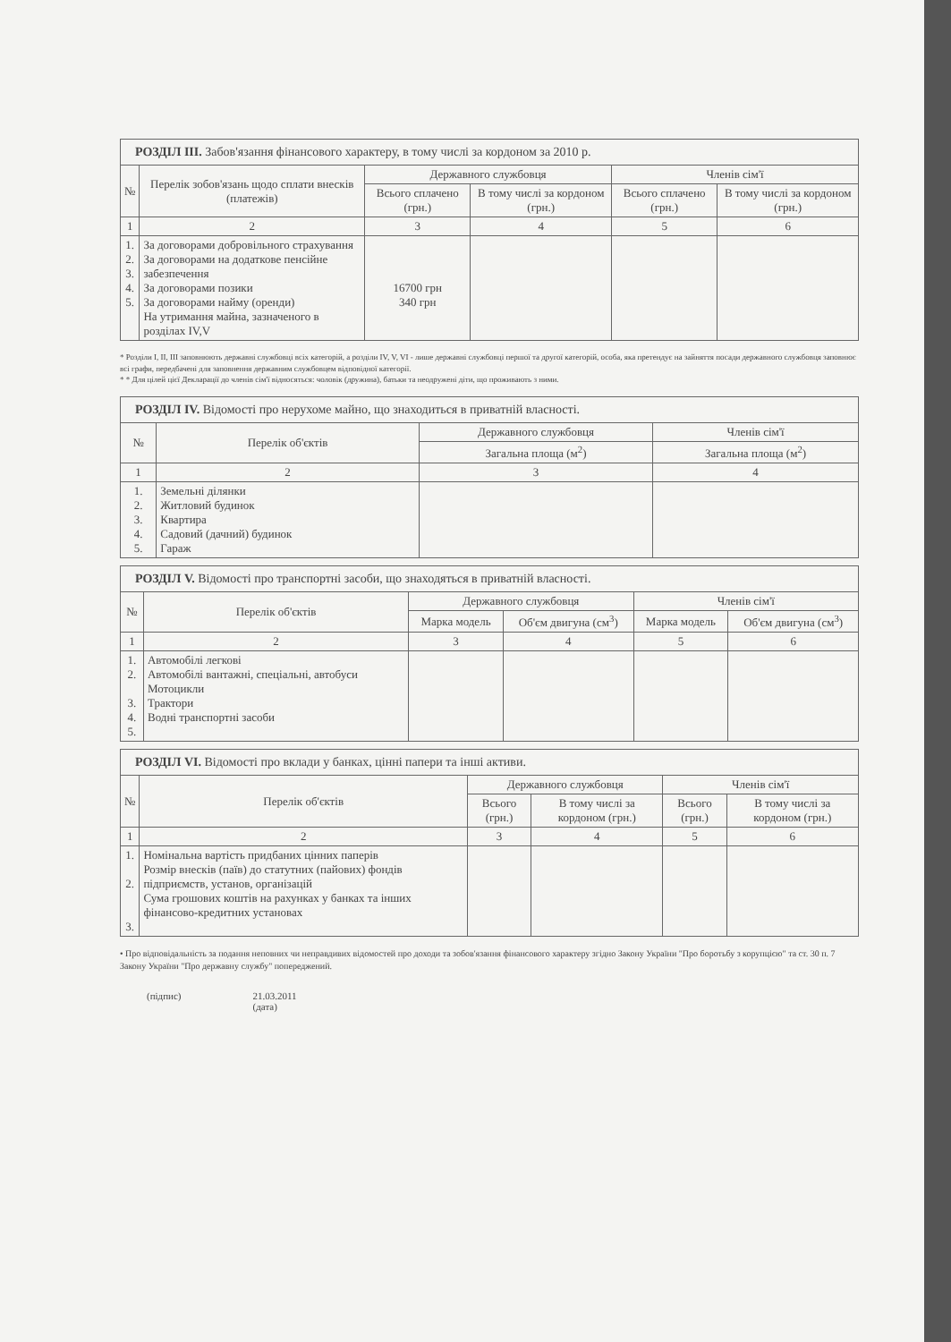| РОЗДІЛ III. Забов'язання фінансового характеру, в тому числі за кордоном за 2010 р. | | | | | |
| № | Перелік зобов'язань щодо сплати внесків (платежів) | Державного службовця | | Членів сім'ї | |
| | | Всього сплачено (грн.) | В тому числі за кордоном (грн.) | Всього сплачено (грн.) | В тому числі за кордоном (грн.) |
| 1 | 2 | 3 | 4 | 5 | 6 |
| 1. 2. 3. 4. 5. | За договорами добровільного страхування За договорами на додаткове пенсійне забезпечення За договорами позики За договорами найму (оренди) На утримання майна, зазначеного в розділах IV,V | 16700 грн 340 грн | | | |
* Розділи І, ІІ, ІІІ заповнюють державні службовці всіх категорій, а розділи IV, V, VI - лише державні службовці першої та другої категорій, особа, яка претендує на зайняття посади державного службовця заповнює всі графи, передбачені для заповнення державним службовцем відповідної категорії.
* * Для цілей цієї Декларації до членів сім'ї відносяться: чоловік (дружина), батьки та неодружені діти, що проживають з ними.
| РОЗДІЛ IV. Відомості про нерухоме майно, що знаходиться в приватній власності. | | | |
| № | Перелік об'єктів | Державного службовця | Членів сім'ї |
| | | Загальна площа (м<sup>2</sup>) | Загальна площа (м<sup>2</sup>) |
| 1 | 2 | 3 | 4 |
| 1. 2. 3. 4. 5. | Земельні ділянки Житловий будинок Квартира Садовий (дачний) будинок Гараж | | |
| РОЗДІЛ V. Відомості про транспортні засоби, що знаходяться в приватній власності. | | | | | |
| № | Перелік об'єктів | Державного службовця | | Членів сім'ї | |
| | | Марка модель | Об'єм двигуна (см<sup>3</sup>) | Марка модель | Об'єм двигуна (см<sup>3</sup>) |
| 1 | 2 | 3 | 4 | 5 | 6 |
| 1. 2. 3. 4. 5. | Автомобілі легкові Автомобілі вантажні, спеціальні, автобуси Мотоцикли Трактори Водні транспортні засоби | | | | |
| РОЗДІЛ VI. Відомості про вклади у банках, цінні папери та інші активи. | | | | | |
| № | Перелік об'єктів | Державного службовця | | Членів сім'ї | |
| | | Всього (грн.) | В тому числі за кордоном (грн.) | Всього (грн.) | В тому числі за кордоном (грн.) |
| 1 | 2 | 3 | 4 | 5 | 6 |
| 1. 2. 3. | Номінальна вартість придбаних цінних паперів Розмір внесків (паїв) до статутних (пайових) фондів підприємств, установ, організацій Сума грошових коштів на рахунках у банках та інших фінансово-кредитних установах | | | | |
• Про відповідальність за подання неповних чи неправдивих відомостей про доходи та зобов'язання фінансового характеру згідно Закону України "Про боротьбу з корупцією" та ст. 30 п. 7 Закону України "Про державну службу" попереджений.
(підпис) 21.03.2011
(дата)